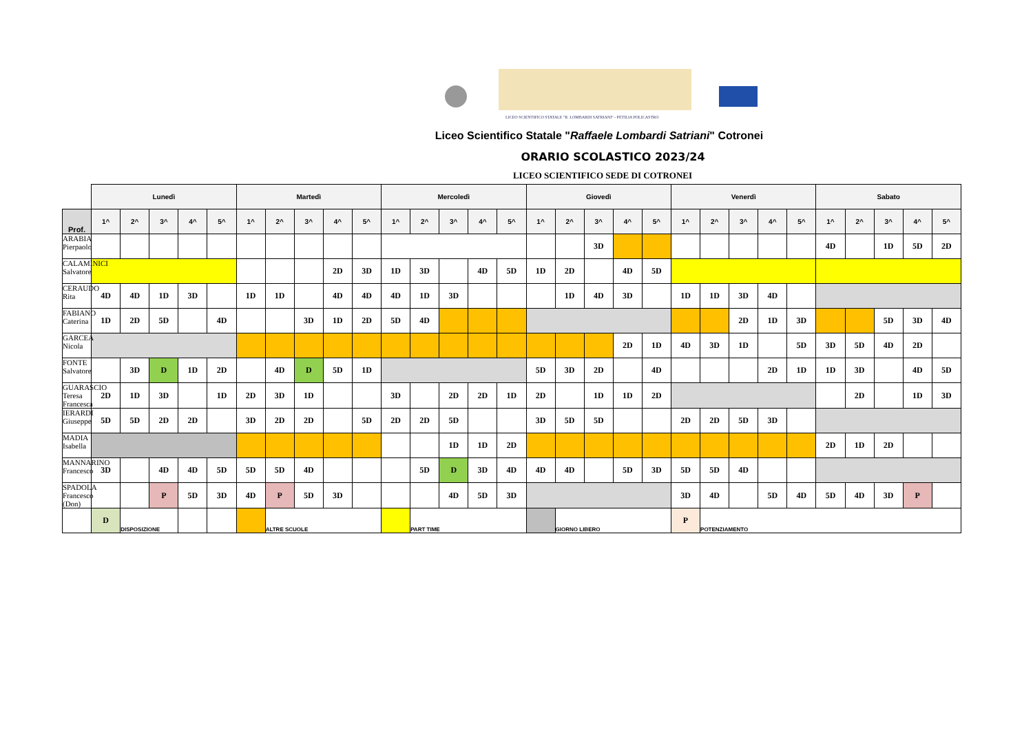LICEO SCIENTIFICO STATALE "R. LOMBARDI SATRIANI" - PETILIA POLICASTRO
Liceo Scientifico Statale "Raffaele Lombardi Satriani" Cotronei
ORARIO SCOLASTICO 2023/24
LICEO SCIENTIFICO SEDE DI COTRONEI
| | Lunedì | | | | | Martedì | | | | | Mercoledì | | | | | Giovedì | | | | | Venerdì | | | | | Sabato | | | | |
| Prof. | 1^ | 2^ | 3^ | 4^ | 5^ | 1^ | 2^ | 3^ | 4^ | 5^ | 1^ | 2^ | 3^ | 4^ | 5^ | 1^ | 2^ | 3^ | 4^ | 5^ | 1^ | 2^ | 3^ | 4^ | 5^ | 1^ | 2^ | 3^ | 4^ | 5^ |
| ARABIA Pierpaolo | | | | | | | | | | | | | | | | | | 3D | | | | | | | | 4D | | 1D | 5D | 2D |
| CALAMINICI Salvatore | | | | | | | | | 2D | 3D | 1D | 3D | | 4D | 5D | 1D | 2D | | 4D | 5D | | | | | | | | | | |
| CERAUDO Rita | 4D | 4D | 1D | 3D | | 1D | 1D | | 4D | 4D | 4D | 1D | 3D | | | | 1D | 4D | 3D | | 1D | 1D | 3D | 4D | | | | | | |
| FABIANO Caterina | 1D | 2D | 5D | | 4D | | | 3D | 1D | 2D | 5D | 4D | | | | | | | | | | | 2D | 1D | 3D | | | 5D | 3D | 4D |
| GARCEA Nicola | | | | | | | | | | | | | | | | | | | 2D | 1D | 4D | 3D | 1D | | 5D | 3D | 5D | 4D | 2D | |
| FONTE Salvatore | | 3D | D | 1D | 2D | | 4D | D | 5D | 1D | | | | | | 5D | 3D | 2D | | 4D | | | | 2D | 1D | 1D | 3D | | 4D | 5D |
| GUARASCIO Teresa Francesca | 2D | 1D | 3D | | 1D | 2D | 3D | 1D | | | 3D | | 2D | 2D | 1D | 2D | | 1D | 1D | 2D | | | | | | | 2D | | 1D | 3D |
| IERARDI Giuseppe | 5D | 5D | 2D | 2D | | 3D | 2D | 2D | | 5D | 2D | 2D | 5D | | | 3D | 5D | 5D | | | 2D | 2D | 5D | 3D | | | | | | |
| MADIA Isabella | | | | | | | | | | | | | 1D | 1D | 2D | | | | | | | | | | | 2D | 1D | 2D | | |
| MANNARINO Francesco | 3D | | 4D | 4D | 5D | 5D | 5D | 4D | | | | 5D | D | 3D | 4D | 4D | 4D | | 5D | 3D | 5D | 5D | 4D | | | | | | | |
| SPADOLA Francesco (Don) | | | P | 5D | 3D | 4D | P | 5D | 3D | | | | 4D | 5D | 3D | | | | | | 3D | 4D | | 5D | 4D | 5D | 4D | 3D | P | |
| | D | DISPOSIZIONE | | | | | ALTRE SCUOLE | | | | | PART TIME | | | | | GIORNO LIBERO | | | | P | POTENZIAMENTO | | | | | | | | |